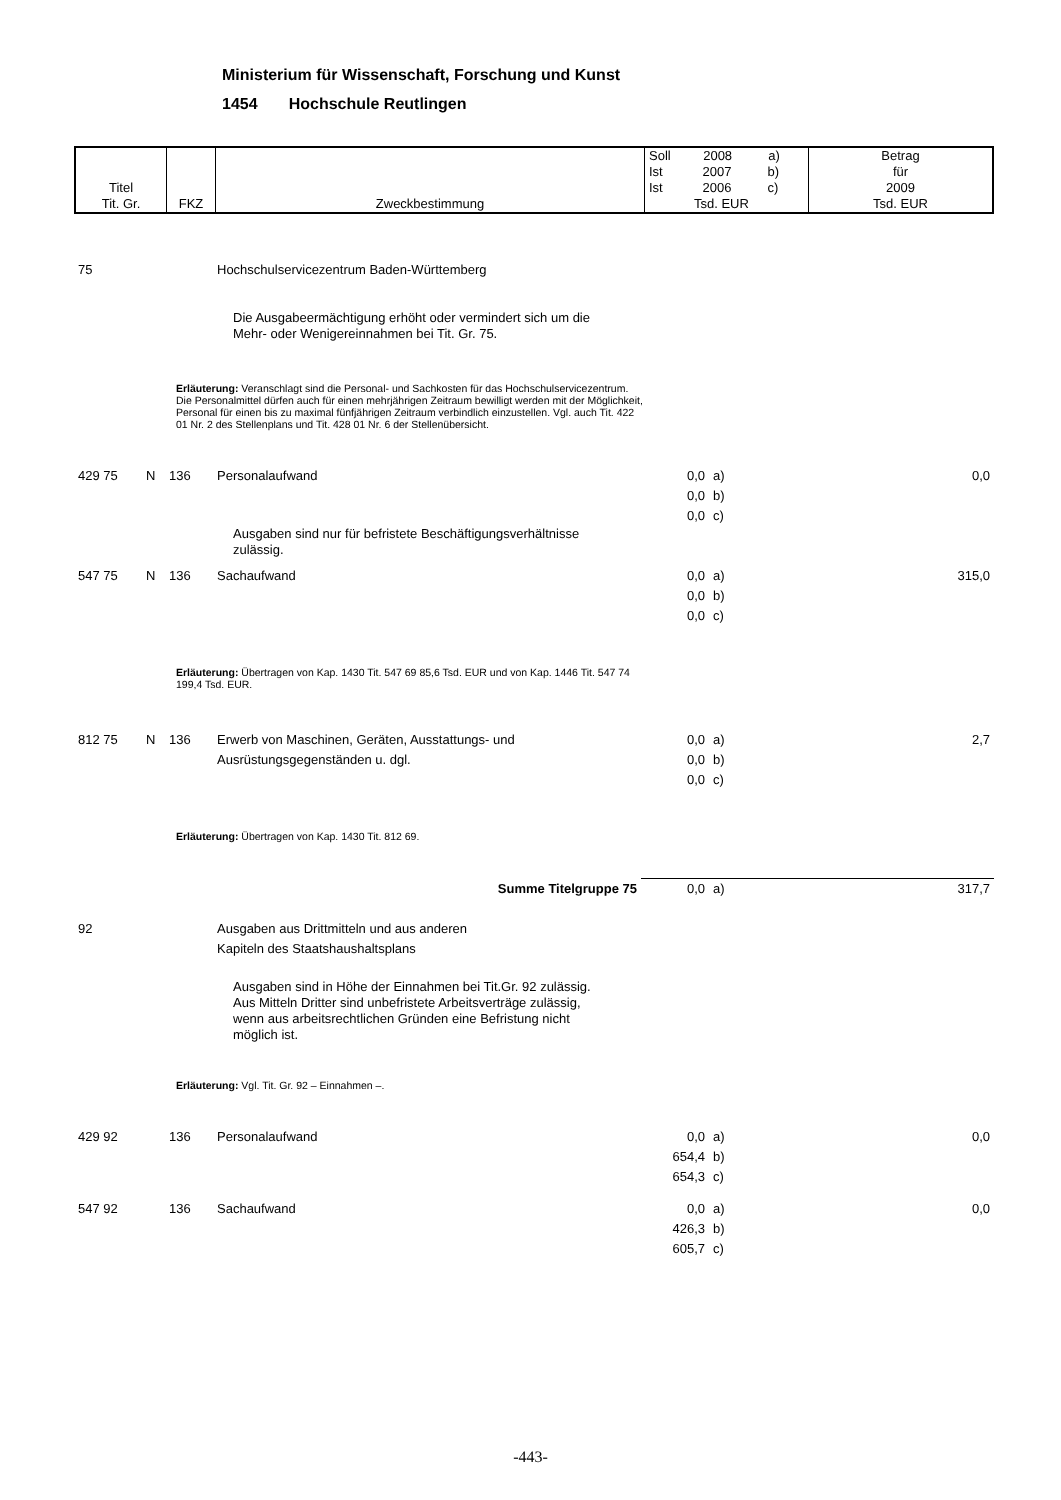Ministerium für Wissenschaft, Forschung und Kunst
1454 Hochschule Reutlingen
| Titel Tit. Gr. | FKZ | Zweckbestimmung | Soll 2008 a) Ist 2007 b) Ist 2006 c) Tsd. EUR | Betrag für 2009 Tsd. EUR |
| 75 | | | Hochschulservicezentrum Baden-Württemberg | | | |
| Die Ausgabeermächtigung erhöht oder vermindert sich um die Mehr- oder Wenigereinnahmen bei Tit. Gr. 75. | | | | | | |
| Erläuterung: Veranschlagt sind die Personal- und Sachkosten für das Hochschul­servicezentrum. Die Personalmittel dürfen auch für einen mehrjährigen Zeitraum bewilligt werden mit der Möglichkeit, Personal für einen bis zu maximal fünfjährigen Zeitraum verbindlich einzustellen. Vgl. auch Tit. 422 01 Nr. 2 des Stellenplans und Tit. 428 01 Nr. 6 der Stellenübersicht. | | | | | | |
| 429 75 | N | 136 | Personalaufwand | 0,0 0,0 0,0 | a) b) c) | 0,0 |
| Ausgaben sind nur für befristete Beschäftigungsverhältnisse zulässig. | | | | | | |
| 547 75 | N | 136 | Sachaufwand | 0,0 0,0 0,0 | a) b) c) | 315,0 |
| Erläuterung: Übertragen von Kap. 1430 Tit. 547 69 85,6 Tsd. EUR und von Kap. 1446 Tit. 547 74 199,4 Tsd. EUR. | | | | | | |
| 812 75 | N | 136 | Erwerb von Maschinen, Geräten, Ausstattungs- und Ausrüstungsgegenständen u. dgl. | 0,0 0,0 0,0 | a) b) c) | 2,7 |
| Erläuterung: Übertragen von Kap. 1430 Tit. 812 69. | | | | | | |
| Summe Titelgruppe 75 | | | | 0,0 | a) | 317,7 |
| 92 | | | Ausgaben aus Drittmitteln und aus anderen Kapiteln des Staatshaushaltsplans | | | |
| Ausgaben sind in Höhe der Einnahmen bei Tit.Gr. 92 zulässig. Aus Mitteln Dritter sind unbefristete Arbeitsverträge zulässig, wenn aus arbeitsrechtlichen Gründen eine Befristung nicht möglich ist. | | | | | | |
| Erläuterung: Vgl. Tit. Gr. 92 – Einnahmen –. | | | | | | |
| 429 92 | | 136 | Personalaufwand | 0,0 654,4 654,3 | a) b) c) | 0,0 |
| 547 92 | | 136 | Sachaufwand | 0,0 426,3 605,7 | a) b) c) | 0,0 |
-443-